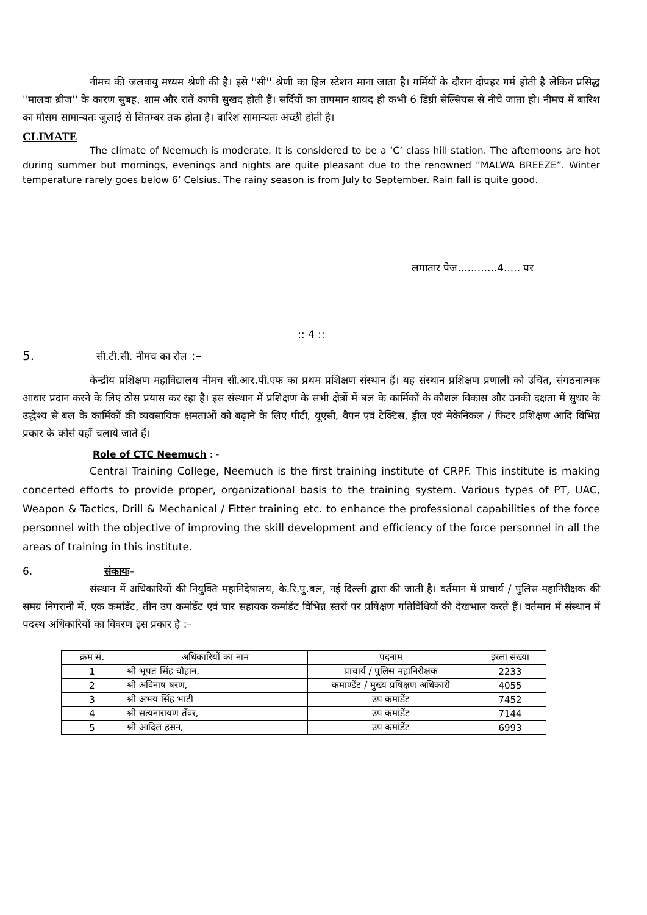नीमच की जलवायु मध्यम श्रेणी की है। इसे ''सी'' श्रेणी का हिल स्टेशन माना जाता है। गर्मियों के दौरान दोपहर गर्म होती है लेकिन प्रसिद्ध ''मालवा ब्रीज'' के कारण सुबह, शाम और रातें काफी सुखद होती हैं। सर्दियों का तापमान शायद ही कभी 6 डिग्री सेल्सियस से नीचे जाता हो। नीमच में बारिश का मौसम सामान्यतः जुलाई से सितम्बर तक होता है। बारिश सामान्यतः अच्छी होती है।
CLIMATE
The climate of Neemuch is moderate. It is considered to be a ‘C’ class hill station. The afternoons are hot during summer but mornings, evenings and nights are quite pleasant due to the renowned “MALWA BREEZE”. Winter temperature rarely goes below 6’ Celsius. The rainy season is from July to September. Rain fall is quite good.
लगातार पेज............4..... पर
:: 4 ::
5. सी.टी.सी. नीमच का रोल :–
केन्द्रीय प्रशिक्षण महाविद्यालय नीमच सी.आर.पी.एफ का प्रथम प्रशिक्षण संस्थान हैं। यह संस्थान प्रशिक्षण प्रणाली को उचित, संगठनात्मक आधार प्रदान करने के लिए ठोस प्रयास कर रहा है। इस संस्थान में प्रशिक्षण के सभी क्षेत्रों में बल के कार्मिकों के कौशल विकास और उनकी दक्षता में सुधार के उद्धेश्य से बल के कार्मिकों की व्यवसायिक क्षमताओं को बढ़ाने के लिए पीटी, यूएसी, वैपन एवं टेक्टिस, ड्रील एवं मेकेनिकल / फिटर प्रशिक्षण आदि विभिन्न प्रकार के कोर्स यहाँ चलाये जाते हैं।
Role of CTC Neemuch : -
Central Training College, Neemuch is the first training institute of CRPF. This institute is making concerted efforts to provide proper, organizational basis to the training system. Various types of PT, UAC, Weapon & Tactics, Drill & Mechanical / Fitter training etc. to enhance the professional capabilities of the force personnel with the objective of improving the skill development and efficiency of the force personnel in all the areas of training in this institute.
6. संकायः–
संस्थान में अधिकारियों की नियुक्ति महानिदेषालय, के.रि.पु.बल, नई दिल्ली द्वारा की जाती है। वर्तमान में प्राचार्य / पुलिस महानिरीक्षक की समग्र निगरानी में, एक कमांडेंट, तीन उप कमांडेंट एवं चार सहायक कमांडेंट विभिन्न स्तरों पर प्रषिक्षण गतिविधियों की देखभाल करते हैं। वर्तमान में संस्थान में पदस्थ अधिकारियों का विवरण इस प्रकार है :–
| क्रम सं. | अधिकारियों का नाम | पदनाम | इरला संख्या |
| --- | --- | --- | --- |
| 1 | श्री भूपत सिंह चौहान, | प्राचार्य / पुलिस महानिरीक्षक | 2233 |
| 2 | श्री अविनाष षरण, | कमाण्डेंट / मुख्य प्रषिक्षण अधिकारी | 4055 |
| 3 | श्री अभय सिंह भाटी | उप कमांडेंट | 7452 |
| 4 | श्री सत्यनारायण तँवर, | उप कमांडेंट | 7144 |
| 5 | श्री आदिल हसन, | उप कमांडेंट | 6993 |